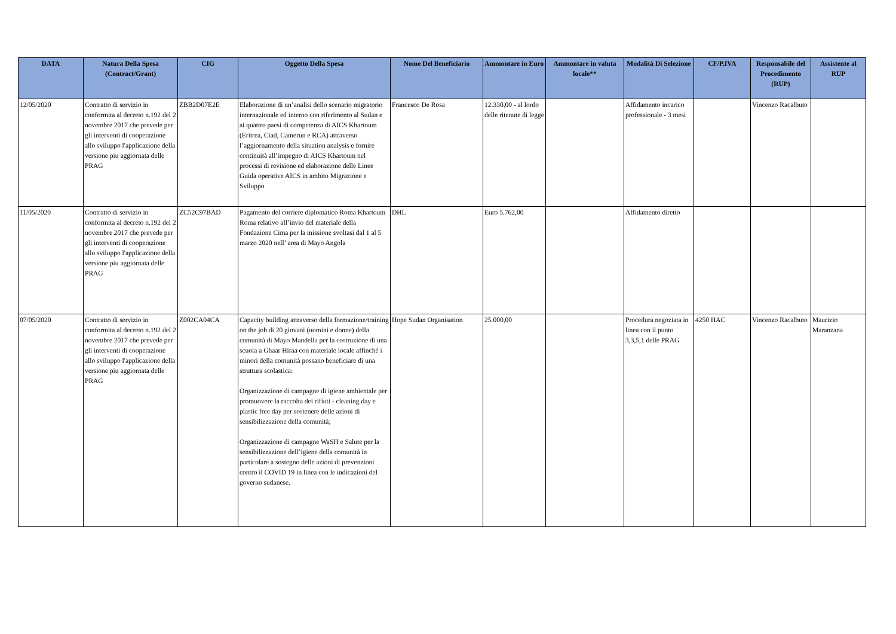| DATA | Natura Della Spesa (Contract/Grant) | CIG | Oggetto Della Spesa | Nome Del Beneficiario | Ammontare in Euro | Ammontare in valuta locale** | Modalità Di Selezione | CF/P.IVA | Responsabile del Procedimento (RUP) | Assistente al RUP |
| --- | --- | --- | --- | --- | --- | --- | --- | --- | --- | --- |
| 12/05/2020 | Contratto di servizio in conformita al decreto n.192 del 2 novembre 2017 che prevede per gli interventi di cooperazione allo sviluppo l'applicazione della versione piu aggiornata delle PRAG | ZBB2D07E2E | Elaborazione di un’analisi dello scenario migratorio internazionale ed interno con riferimento al Sudan e ai quattro paesi di competenza di AICS Khartoum (Eritrea, Ciad, Camerun e RCA) attraverso l’aggiornamento della situation analysis e fornire continuità all’impegno di AICS Khartoum nel processi di revisione ed elaborazione delle Linee Guida operative AICS in ambito Migrazione e Sviluppo | Francesco De Rosa | 12.330,00 - al lordo delle ritenute di legge | | Affidamento incarico professionale - 3 mesi | | Vincenzo Racalbuto | |
| 11/05/2020 | Contratto di servizio in conformita al decreto n.192 del 2 novembre 2017 che prevede per gli interventi di cooperazione allo sviluppo l'applicazione della versione piu aggiornata delle PRAG | ZC52C97BAD | Pagamento del corriere diplomatico Roma Khartoum Roma relativo all’invio del materiale della Fondazione Cima per la missione svoltasi dal 1 al 5 marzo 2020 nell’ area di Mayo Angola | DHL | Euro 5.762,00 | | Affidamento diretto | | | |
| 07/05/2020 | Contratto di servizio in conformita al decreto n.192 del 2 novembre 2017 che prevede per gli interventi di cooperazione allo sviluppo l'applicazione della versione piu aggiornata delle PRAG | Z002CA04CA | Capacity building attraverso della formazione/training on the job di 20 giovani (uomini e donne) della comunità di Mayo Mandella per la costruzione di una scuola a Ghaar Hiraa con materiale locale affinché i minori della comunità possano beneficiare di una struttura scolastica: Organizzazione di campagne di igiene ambientale per promuovere la raccolta dei rifiuti - cleaning day e plastic free day per sostenere delle azioni di sensibilizzazione della comunità; Organizzazione di campagne WaSH e Salute per la sensibilizzazione dell’igiene della comunità in particolare a sostegno delle azioni di prevenzioni contro il COVID 19 in linea con le indicazioni del governo sudanese. | Hope Sudan Organisation | 25.000,00 | | Procedura negoziata in linea con il punto 3,3,5,1 delle PRAG | 4250 HAC | Vincenzo Racalbuto | Maurizio Maranzana |